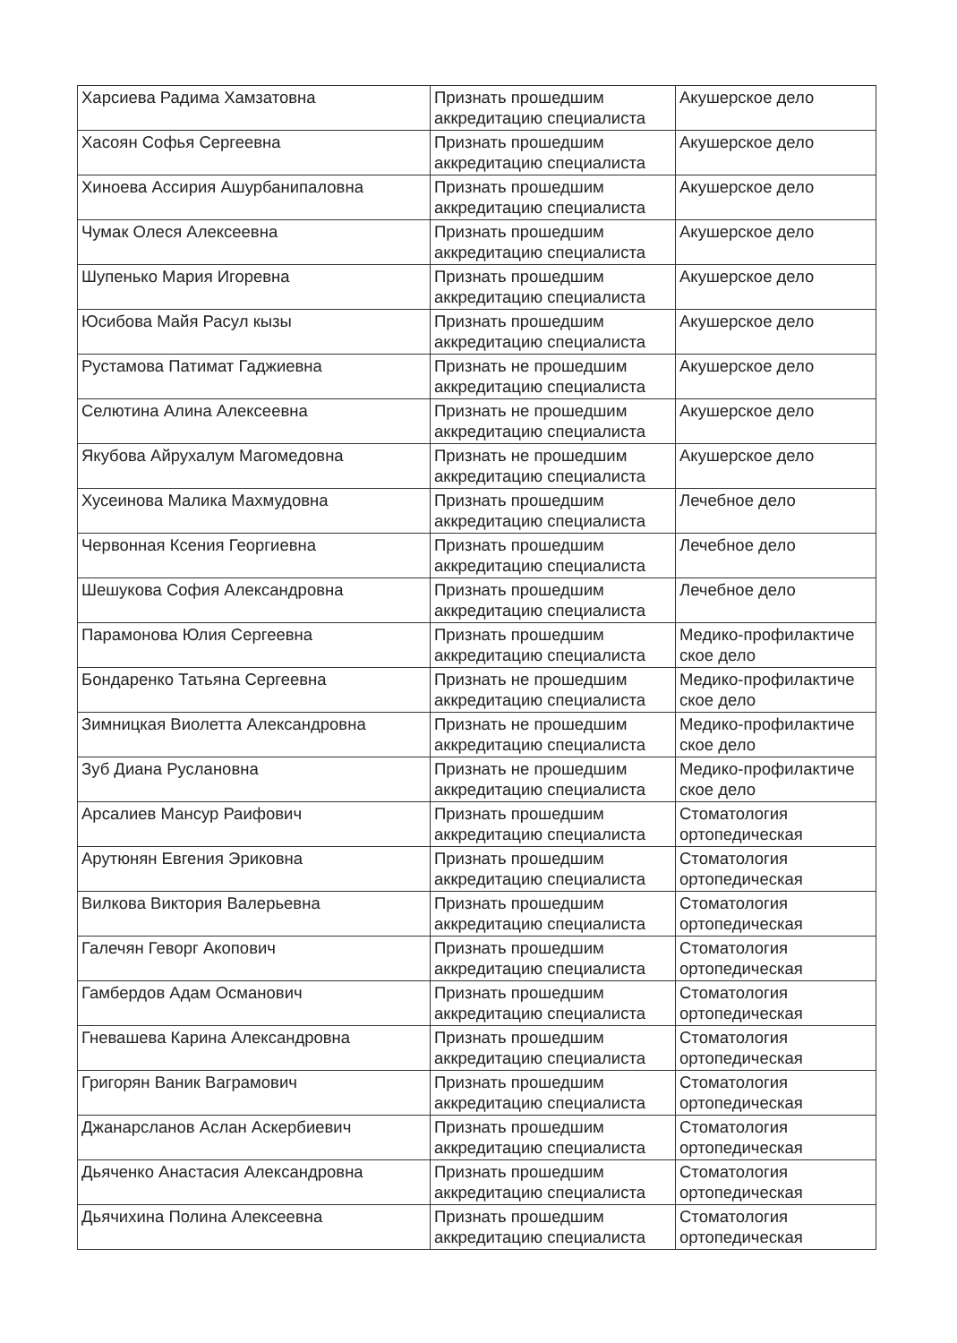| Харсиева Радима Хамзатовна | Признать прошедшим аккредитацию специалиста | Акушерское дело |
| Хасоян Софья Сергеевна | Признать прошедшим аккредитацию специалиста | Акушерское дело |
| Хиноева Ассирия Ашурбанипаловна | Признать прошедшим аккредитацию специалиста | Акушерское дело |
| Чумак Олеся Алексеевна | Признать прошедшим аккредитацию специалиста | Акушерское дело |
| Шупенько Мария Игоревна | Признать прошедшим аккредитацию специалиста | Акушерское дело |
| Юсибова Майя Расул кызы | Признать прошедшим аккредитацию специалиста | Акушерское дело |
| Рустамова Патимат Гаджиевна | Признать не прошедшим аккредитацию специалиста | Акушерское дело |
| Селютина Алина Алексеевна | Признать не прошедшим аккредитацию специалиста | Акушерское дело |
| Якубова Айрухалум Магомедовна | Признать не прошедшим аккредитацию специалиста | Акушерское дело |
| Хусеинова Малика Махмудовна | Признать прошедшим аккредитацию специалиста | Лечебное дело |
| Червонная Ксения Георгиевна | Признать прошедшим аккредитацию специалиста | Лечебное дело |
| Шешукова София Александровна | Признать прошедшим аккредитацию специалиста | Лечебное дело |
| Парамонова Юлия Сергеевна | Признать прошедшим аккредитацию специалиста | Медико-профилактиче ское дело |
| Бондаренко Татьяна Сергеевна | Признать не прошедшим аккредитацию специалиста | Медико-профилактиче ское дело |
| Зимницкая Виолетта Александровна | Признать не прошедшим аккредитацию специалиста | Медико-профилактиче ское дело |
| Зуб Диана Руслановна | Признать не прошедшим аккредитацию специалиста | Медико-профилактиче ское дело |
| Арсалиев Мансур Раифович | Признать прошедшим аккредитацию специалиста | Стоматология ортопедическая |
| Арутюнян Евгения Эриковна | Признать прошедшим аккредитацию специалиста | Стоматология ортопедическая |
| Вилкова Виктория Валерьевна | Признать прошедшим аккредитацию специалиста | Стоматология ортопедическая |
| Галечян Геворг Акопович | Признать прошедшим аккредитацию специалиста | Стоматология ортопедическая |
| Гамбердов Адам Османович | Признать прошедшим аккредитацию специалиста | Стоматология ортопедическая |
| Гневашева Карина Александровна | Признать прошедшим аккредитацию специалиста | Стоматология ортопедическая |
| Григорян Ваник Ваграмович | Признать прошедшим аккредитацию специалиста | Стоматология ортопедическая |
| Джанарсланов Аслан Аскербиевич | Признать прошедшим аккредитацию специалиста | Стоматология ортопедическая |
| Дьяченко Анастасия Александровна | Признать прошедшим аккредитацию специалиста | Стоматология ортопедическая |
| Дьячихина Полина Алексеевна | Признать прошедшим аккредитацию специалиста | Стоматология ортопедическая |